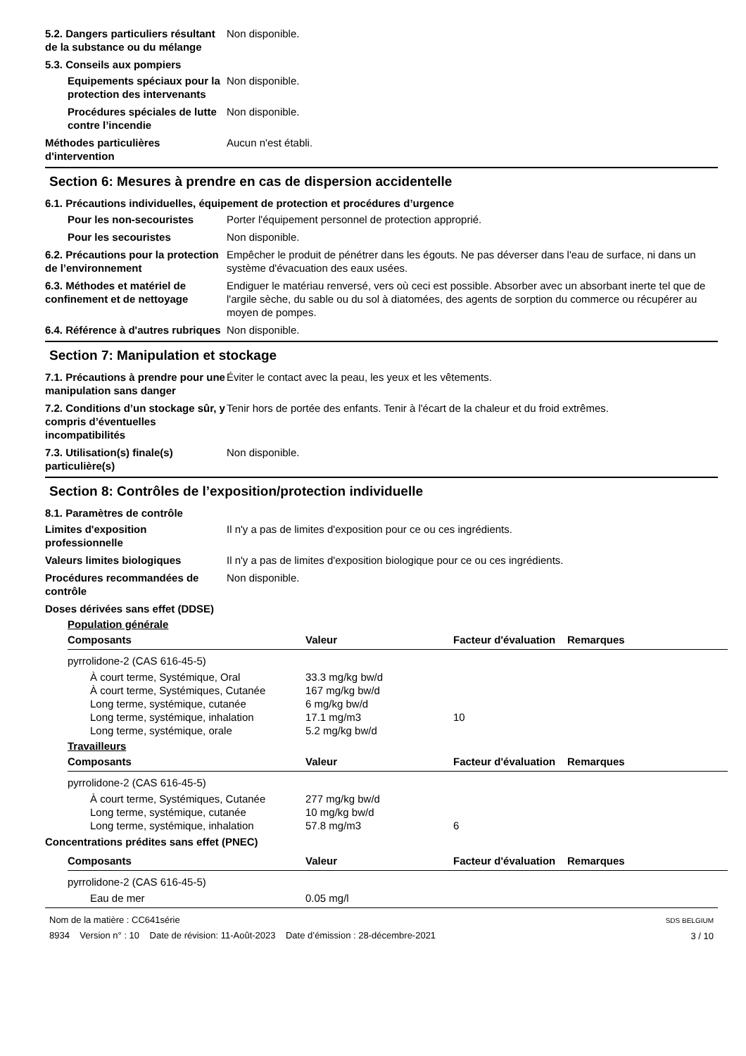5.2. Dangers particuliers résultant de la substance ou du mélange
Non disponible.
5.3. Conseils aux pompiers
Equipements spéciaux pour la protection des intervenants
Non disponible.
Procédures spéciales de lutte contre l’incendie
Non disponible.
Méthodes particulières d'intervention
Aucun n'est établi.
Section 6: Mesures à prendre en cas de dispersion accidentelle
6.1. Précautions individuelles, équipement de protection et procédures d’urgence
Pour les non-secouristes Porter l'équipement personnel de protection approprié.
Pour les secouristes Non disponible.
6.2. Précautions pour la protection de l’environnement
Empêcher le produit de pénétrer dans les égouts. Ne pas déverser dans l'eau de surface, ni dans un système d'évacuation des eaux usées.
6.3. Méthodes et matériel de confinement et de nettoyage
Endiguer le matériau renversé, vers où ceci est possible. Absorber avec un absorbant inerte tel que de l'argile sèche, du sable ou du sol à diatomées, des agents de sorption du commerce ou récupérer au moyen de pompes.
6.4. Référence à d'autres rubriques
Non disponible.
Section 7: Manipulation et stockage
7.1. Précautions à prendre pour une manipulation sans danger
Éviter le contact avec la peau, les yeux et les vêtements.
7.2. Conditions d’un stockage sûr, y compris d’éventuelles incompatibilités
Tenir hors de portée des enfants. Tenir à l'écart de la chaleur et du froid extrêmes.
7.3. Utilisation(s) finale(s) particulière(s)
Non disponible.
Section 8: Contrôles de l’exposition/protection individuelle
8.1. Paramètres de contrôle
Limites d'exposition professionnelle
Il n'y a pas de limites d'exposition pour ce ou ces ingrédients.
Valeurs limites biologiques Il n'y a pas de limites d'exposition biologique pour ce ou ces ingrédients.
Procédures recommandées de contrôle
Non disponible.
Doses dérivées sans effet (DDSE)
Population générale
| Composants | Valeur | Facteur d'évaluation | Remarques |
| --- | --- | --- | --- |
| pyrrolidone-2 (CAS 616-45-5) | | | |
| À court terme, Systémique, Oral | 33.3 mg/kg bw/d | | |
| À court terme, Systémiques, Cutanée | 167 mg/kg bw/d | | |
| Long terme, systémique, cutanée | 6 mg/kg bw/d | | |
| Long terme, systémique, inhalation | 17.1 mg/m3 | 10 | |
| Long terme, systémique, orale | 5.2 mg/kg bw/d | | |
Travailleurs
| Composants | Valeur | Facteur d'évaluation | Remarques |
| --- | --- | --- | --- |
| pyrrolidone-2 (CAS 616-45-5) | | | |
| À court terme, Systémiques, Cutanée | 277 mg/kg bw/d | | |
| Long terme, systémique, cutanée | 10 mg/kg bw/d | | |
| Long terme, systémique, inhalation | 57.8 mg/m3 | 6 | |
Concentrations prédites sans effet (PNEC)
| Composants | Valeur | Facteur d'évaluation | Remarques |
| --- | --- | --- | --- |
| pyrrolidone-2 (CAS 616-45-5) | | | |
| Eau de mer | 0.05 mg/l | | |
Nom de la matière : CC641série
8934 Version n° : 10 Date de révision: 11-Août-2023 Date d’émission : 28-décembre-2021
SDS BELGIUM
3 / 10